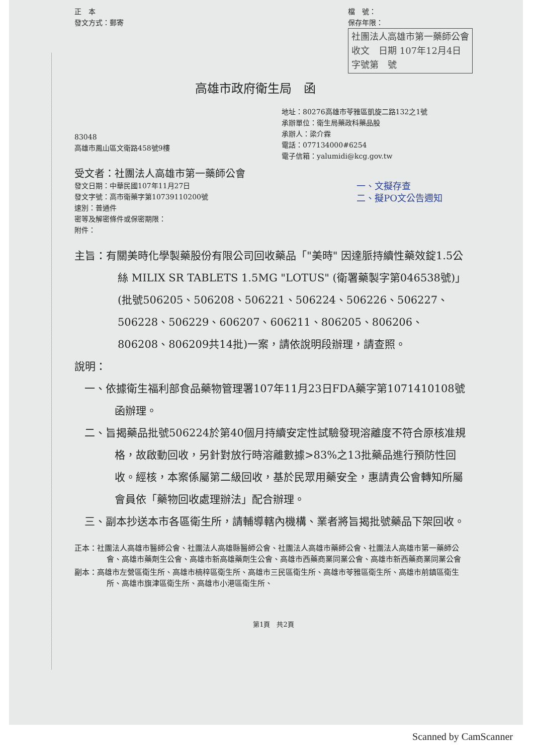正　本
發文方式：郵寄
檔　號：
保存年限：
社團法人高雄市第一藥師公會
收文　日期 107年12月4日
字號第　號
高雄市政府衛生局　函
83048
高雄市鳳山區文衛路458號9樓
地址：80276高雄市苓雅區凱旋二路132之1號
承辦單位：衛生局藥政科藥品股
承辦人：梁介霖
電話：077134000#6254
電子信箱：yalumidi@kcg.gov.tw
受文者：社團法人高雄市第一藥師公會
發文日期：中華民國107年11月27日
發文字號：高市衛藥字第10739110200號
速別：普通件
密等及解密條件或保密期限：
附件：
一、文擬存查
二、擬PO文公告週知
主旨：有關美時化學製藥股份有限公司回收藥品「"美時" 因達脈持續性藥效錠1.5公絲 MILIX SR TABLETS 1.5MG "LOTUS" (衛署藥製字第046538號)」(批號506205、506208、506221、506224、506226、506227、506228、506229、606207、606211、806205、806206、806208、806209共14批)一案，請依說明段辦理，請查照。
說明：
一、依據衛生福利部食品藥物管理署107年11月23日FDA藥字第1071410108號函辦理。
二、旨揭藥品批號506224於第40個月持續安定性試驗發現溶離度不符合原核准規格，故啟動回收，另針對放行時溶離數據>83%之13批藥品進行預防性回收。經核，本案係屬第二級回收，基於民眾用藥安全，惠請貴公會轉知所屬會員依「藥物回收處理辦法」配合辦理。
三、副本抄送本市各區衛生所，請輔導轄內機構、業者將旨揭批號藥品下架回收。
正本：社團法人高雄市醫師公會、社團法人高雄縣醫師公會、社團法人高雄市藥師公會、社團法人高雄市第一藥師公會、高雄市藥劑生公會、高雄市新高雄藥劑生公會、高雄市西藥商業同業公會、高雄市新西藥商業同業公會
副本：高雄市左營區衛生所、高雄市楠梓區衛生所、高雄市三民區衛生所、高雄市苓雅區衛生所、高雄市前鎮區衛生所、高雄市旗津區衛生所、高雄市小港區衛生所、
第1頁　共2頁
Scanned by CamScanner